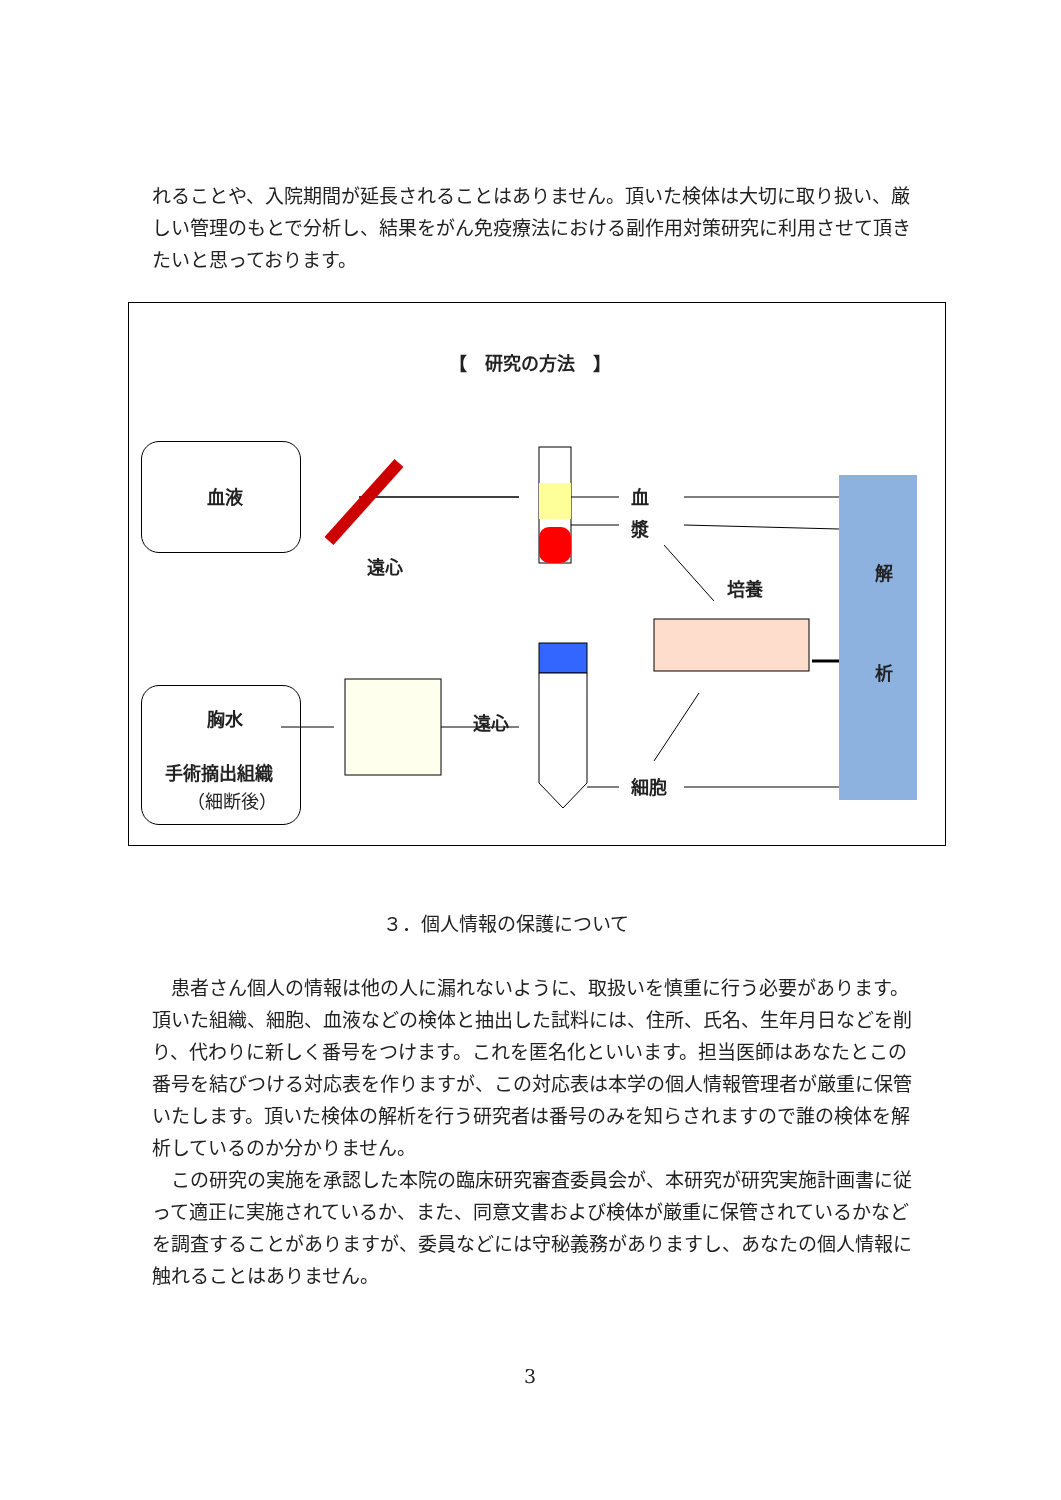れることや、入院期間が延長されることはありません。頂いた検体は大切に取り扱い、厳しい管理のもとで分析し、結果をがん免疫療法における副作用対策研究に利用させて頂きたいと思っております。
【　研究の方法　】
血液
胸水
手術摘出組織
（細断後）
遠心
血
漿
培養
遠心
細胞
解
析
３．個人情報の保護について
　患者さん個人の情報は他の人に漏れないように、取扱いを慎重に行う必要があります。頂いた組織、細胞、血液などの検体と抽出した試料には、住所、氏名、生年月日などを削り、代わりに新しく番号をつけます。これを匿名化といいます。担当医師はあなたとこの番号を結びつける対応表を作りますが、この対応表は本学の個人情報管理者が厳重に保管いたします。頂いた検体の解析を行う研究者は番号のみを知らされますので誰の検体を解析しているのか分かりません。
　この研究の実施を承認した本院の臨床研究審査委員会が、本研究が研究実施計画書に従って適正に実施されているか、また、同意文書および検体が厳重に保管されているかなどを調査することがありますが、委員などには守秘義務がありますし、あなたの個人情報に触れることはありません。
3